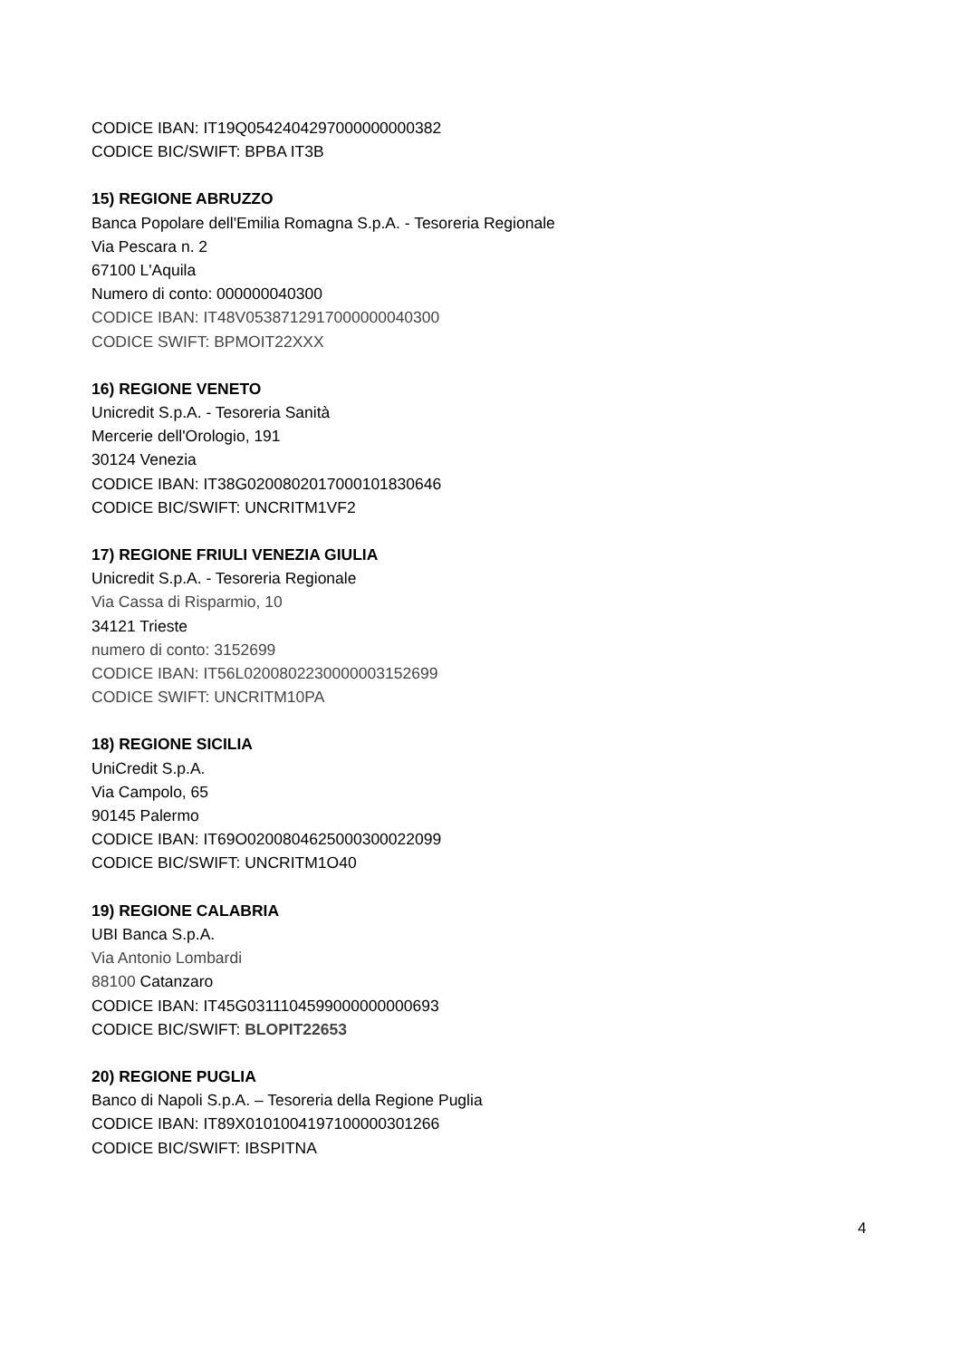CODICE IBAN: IT19Q0542404297000000000382
CODICE BIC/SWIFT: BPBA IT3B
15) REGIONE ABRUZZO
Banca Popolare dell'Emilia Romagna S.p.A. - Tesoreria Regionale
Via Pescara n. 2
67100 L'Aquila
Numero di conto: 000000040300
CODICE IBAN: IT48V0538712917000000040300
CODICE SWIFT: BPMOIT22XXX
16) REGIONE VENETO
Unicredit S.p.A. - Tesoreria Sanità
Mercerie dell'Orologio, 191
30124 Venezia
CODICE IBAN: IT38G0200802017000101830646
CODICE BIC/SWIFT: UNCRITM1VF2
17) REGIONE FRIULI VENEZIA GIULIA
Unicredit S.p.A. - Tesoreria Regionale
Via Cassa di Risparmio, 10
34121 Trieste
numero di conto: 3152699
CODICE IBAN: IT56L0200802230000003152699
CODICE SWIFT: UNCRITM10PA
18) REGIONE SICILIA
UniCredit S.p.A.
Via Campolo, 65
90145 Palermo
CODICE IBAN: IT69O0200804625000300022099
CODICE BIC/SWIFT: UNCRITM1O40
19) REGIONE CALABRIA
UBI Banca S.p.A.
Via Antonio Lombardi
88100 Catanzaro
CODICE IBAN: IT45G0311104599000000000693
CODICE BIC/SWIFT: BLOPIT22653
20) REGIONE PUGLIA
Banco di Napoli S.p.A. – Tesoreria della Regione Puglia
CODICE IBAN: IT89X0101004197100000301266
CODICE BIC/SWIFT: IBSPITNA
4